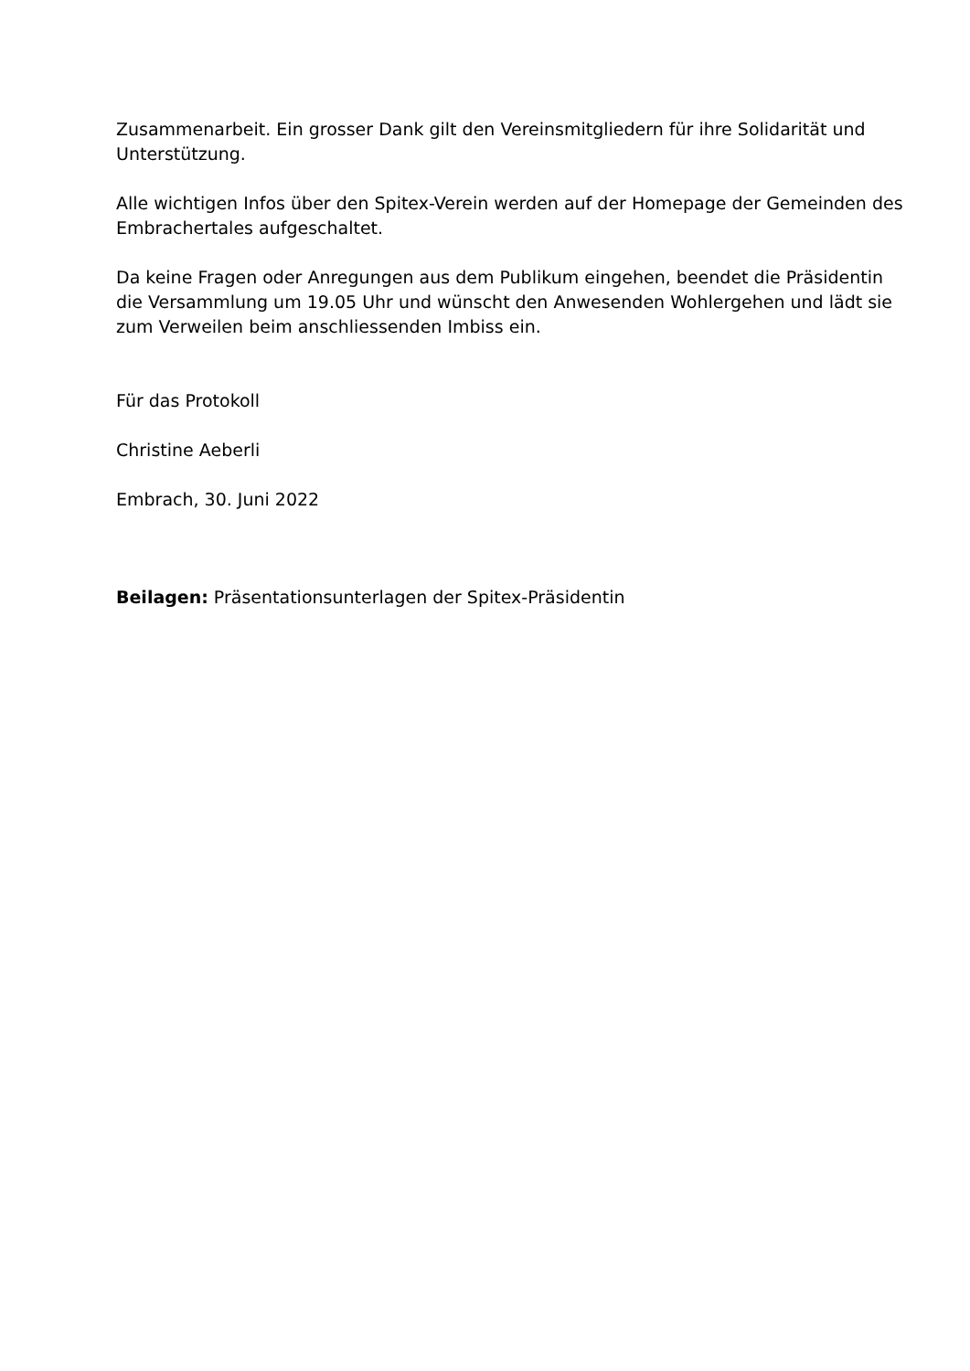Zusammenarbeit. Ein grosser Dank gilt den Vereinsmitgliedern für ihre Solidarität und Unterstützung.
Alle wichtigen Infos über den Spitex-Verein werden auf der Homepage der Gemeinden des Embrachertales aufgeschaltet.
Da keine Fragen oder Anregungen aus dem Publikum eingehen, beendet die Präsidentin die Versammlung um 19.05 Uhr und wünscht den Anwesenden Wohlergehen und lädt sie zum Verweilen beim anschliessenden Imbiss ein.
Für das Protokoll
Christine Aeberli
Embrach, 30. Juni 2022
Beilagen: Präsentationsunterlagen der Spitex-Präsidentin